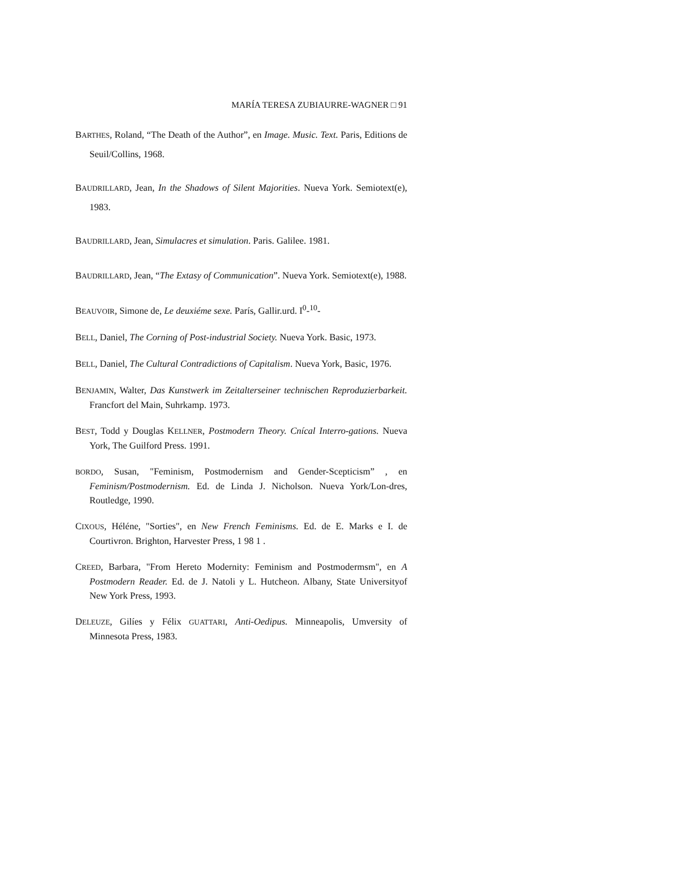MARÍA TERESA ZUBIAURRE-WAGNER □ 91
BARTHES, Roland, “The Death of the Author”, en Image. Music. Text. Paris, Editions de Seuil/Collins, 1968.
BAUDRILLARD, Jean, In the Shadows of Silent Majorities. Nueva York. Semiotext(e), 1983.
BAUDRILLARD, Jean, Simulacres et simulation. Paris. Galilee. 1981.
BAUDRILLARD, Jean, “The Extasy of Communication”. Nueva York. Semiotext(e), 1988.
BEAUVOIR, Simone de, Le deuxiéme sexe. París, Gallir.urd. I<sup>0</sup>-<sup>10</sup>-
BELL, Daniel, The Corning of Post-industrial Society. Nueva York. Basic, 1973.
BELL, Daniel, The Cultural Contradictions of Capitalism. Nueva York, Basic, 1976.
BENJAMIN, Walter, Das Kunstwerk im Zeitalterseiner technischen Reproduzierbarkeit. Francfort del Main, Suhrkamp. 1973.
BEST, Todd y Douglas KELLNER, Postmodern Theory. Cnícal Interro-gations. Nueva York, The Guilford Press. 1991.
BORDO, Susan, "Feminism, Postmodernism and Gender-Scepticism” , en Feminism/Postmodernism. Ed. de Linda J. Nicholson. Nueva York/Lon-dres, Routledge, 1990.
CIXOUS, Héléne, "Sorties", en New French Feminisms. Ed. de E. Marks e I. de Courtivron. Brighton, Harvester Press, 1 98 1 .
CREED, Barbara, "From Hereto Modernity: Feminism and Postmodermsm", en A Postmodern Reader. Ed. de J. Natoli y L. Hutcheon. Albany, State Universityof New York Press, 1993.
DELEUZE, Gilíes y Félix GUATTARI, Anti-Oedipus. Minneapolis, Umversity of Minnesota Press, 1983.